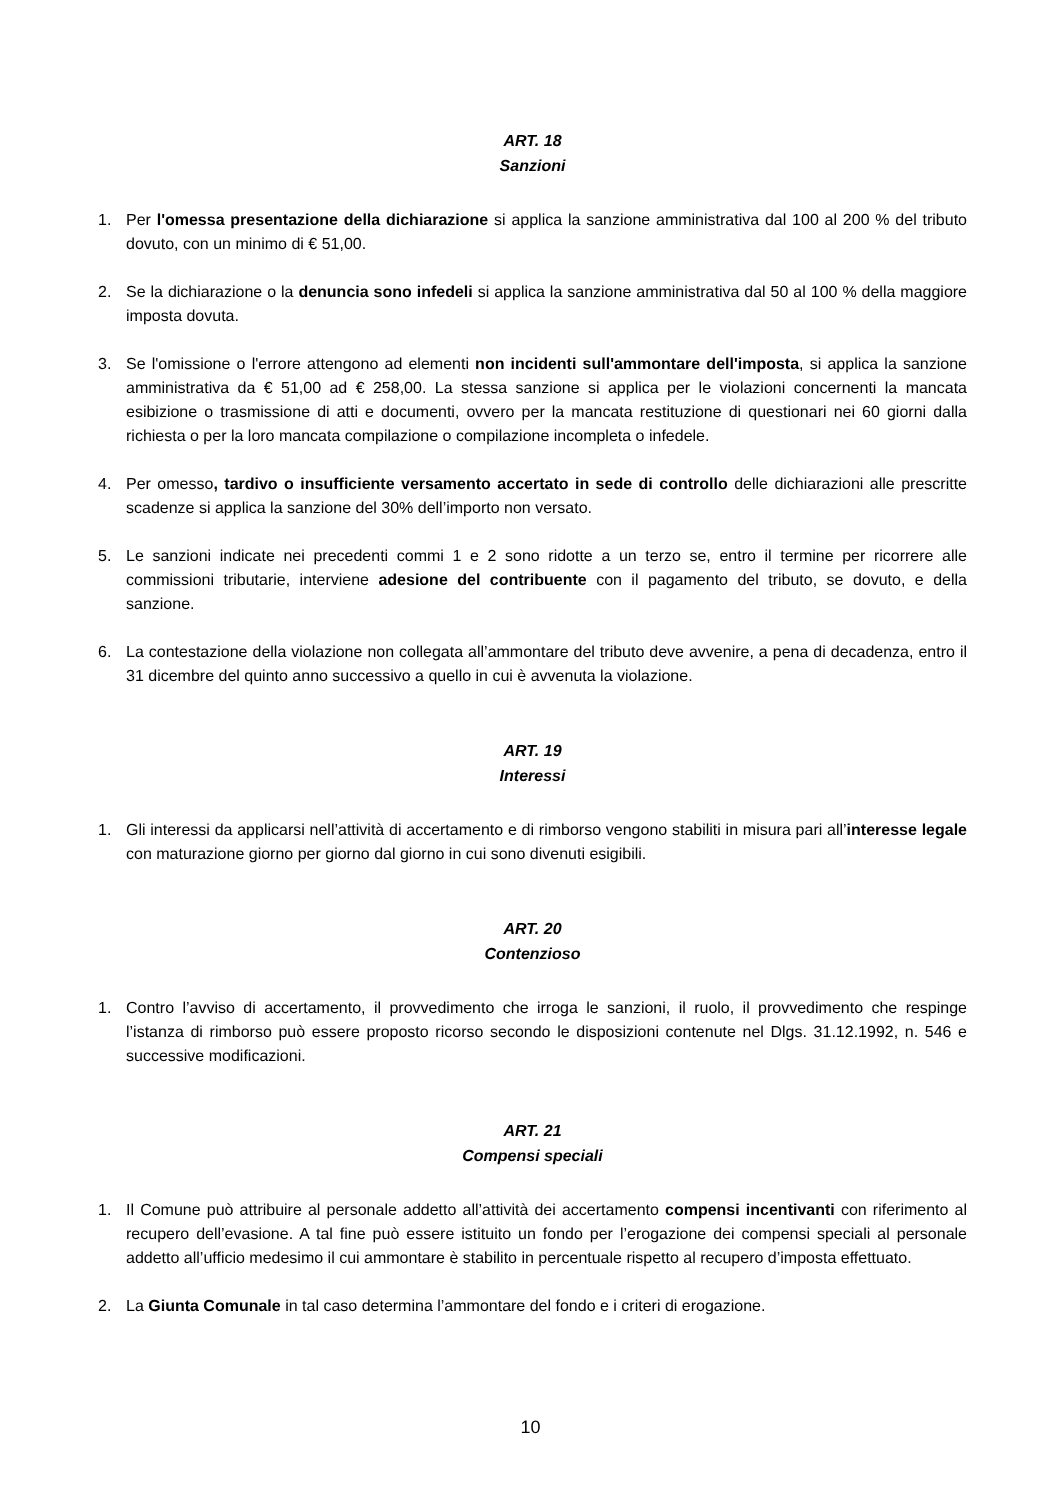ART. 18
Sanzioni
1. Per l'omessa presentazione della dichiarazione si applica la sanzione amministrativa dal 100 al 200 % del tributo dovuto, con un minimo di € 51,00.
2. Se la dichiarazione o la denuncia sono infedeli si applica la sanzione amministrativa dal 50 al 100 % della maggiore imposta dovuta.
3. Se l'omissione o l'errore attengono ad elementi non incidenti sull'ammontare dell'imposta, si applica la sanzione amministrativa da € 51,00 ad € 258,00. La stessa sanzione si applica per le violazioni concernenti la mancata esibizione o trasmissione di atti e documenti, ovvero per la mancata restituzione di questionari nei 60 giorni dalla richiesta o per la loro mancata compilazione o compilazione incompleta o infedele.
4. Per omesso, tardivo o insufficiente versamento accertato in sede di controllo delle dichiarazioni alle prescritte scadenze si applica la sanzione del 30% dell’importo non versato.
5. Le sanzioni indicate nei precedenti commi 1 e 2 sono ridotte a un terzo se, entro il termine per ricorrere alle commissioni tributarie, interviene adesione del contribuente con il pagamento del tributo, se dovuto, e della sanzione.
6. La contestazione della violazione non collegata all’ammontare del tributo deve avvenire, a pena di decadenza, entro il 31 dicembre del quinto anno successivo a quello in cui è avvenuta la violazione.
ART. 19
Interessi
1. Gli interessi da applicarsi nell’attività di accertamento e di rimborso vengono stabiliti in misura pari all’interesse legale con maturazione giorno per giorno dal giorno in cui sono divenuti esigibili.
ART. 20
Contenzioso
1. Contro l’avviso di accertamento, il provvedimento che irroga le sanzioni, il ruolo, il provvedimento che respinge l’istanza di rimborso può essere proposto ricorso secondo le disposizioni contenute nel Dlgs. 31.12.1992, n. 546 e successive modificazioni.
ART. 21
Compensi speciali
1. Il Comune può attribuire al personale addetto all’attività dei accertamento compensi incentivanti con riferimento al recupero dell’evasione. A tal fine può essere istituito un fondo per l’erogazione dei compensi speciali al personale addetto all’ufficio medesimo il cui ammontare è stabilito in percentuale rispetto al recupero d’imposta effettuato.
2. La Giunta Comunale in tal caso determina l’ammontare del fondo e i criteri di erogazione.
10